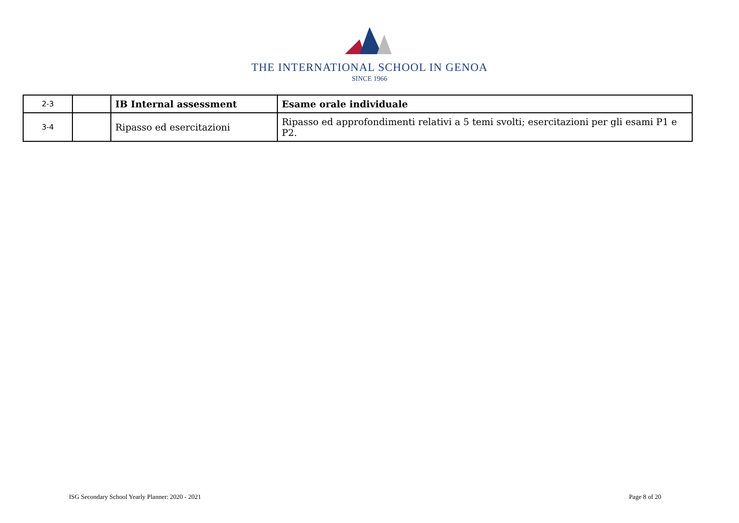THE INTERNATIONAL SCHOOL IN GENOA
SINCE 1966
| 2-3 | | IB Internal assessment | Esame orale individuale |
| 3-4 | | Ripasso ed esercitazioni | Ripasso ed approfondimenti relativi a 5 temi svolti; esercitazioni per gli esami P1 e P2. |
ISG Secondary School Yearly Planner: 2020 - 2021 Page 8 of 20